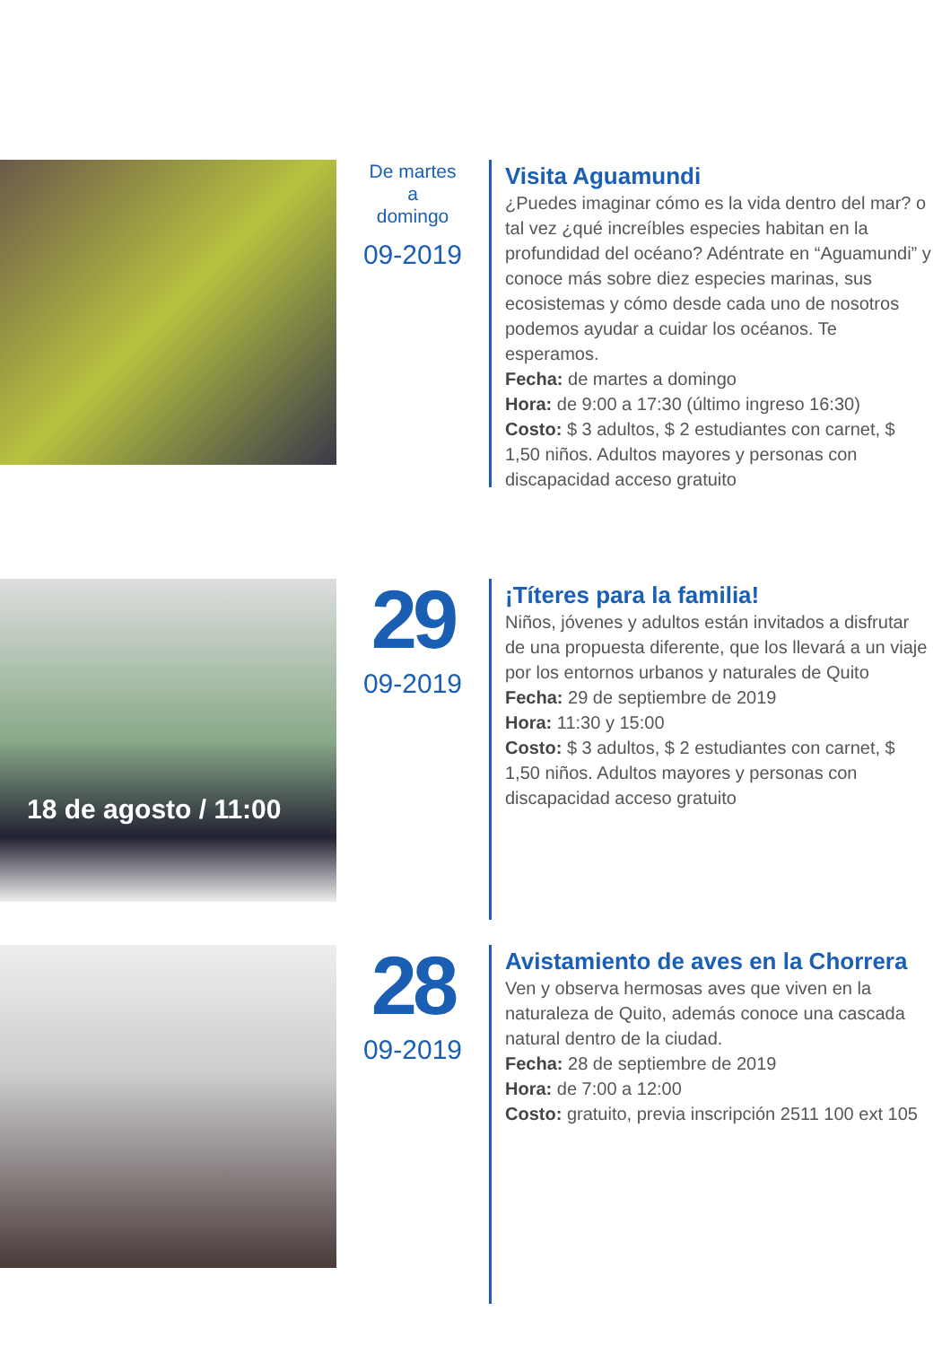De martes
a
domingo
09-2019
Visita Aguamundi
¿Puedes imaginar cómo es la vida dentro del mar? o tal vez ¿qué increíbles especies habitan en la profundidad del océano? Adéntrate en “Aguamundi” y conoce más sobre diez especies marinas, sus ecosistemas y cómo desde cada uno de nosotros podemos ayudar a cuidar los océanos. Te esperamos.
Fecha: de martes a domingo
Hora: de 9:00 a 17:30 (último ingreso 16:30)
Costo: $ 3 adultos, $ 2 estudiantes con carnet, $ 1,50 niños. Adultos mayores y personas con discapacidad acceso gratuito
18 de agosto / 11:00
29
09-2019
¡Títeres para la familia!
Niños, jóvenes y adultos están invitados a disfrutar de una propuesta diferente, que los llevará a un viaje por los entornos urbanos y naturales de Quito
Fecha: 29 de septiembre de 2019
Hora: 11:30 y 15:00
Costo: $ 3 adultos, $ 2 estudiantes con carnet, $ 1,50 niños. Adultos mayores y personas con discapacidad acceso gratuito
28
09-2019
Avistamiento de aves en la Chorrera
Ven y observa hermosas aves que viven en la naturaleza de Quito, además conoce una cascada natural dentro de la ciudad.
Fecha: 28 de septiembre de 2019
Hora: de 7:00 a 12:00
Costo: gratuito, previa inscripción 2511 100 ext 105